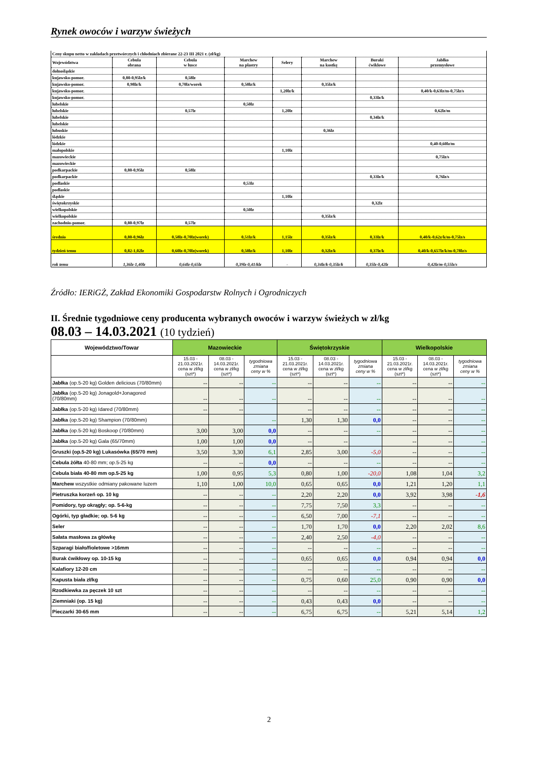Rynek owoców i warzyw świeżych
| Ceny skupu netto w zakładach przetwórczych i chłodniach zbierane 22-23 III 2021 r. (zł/kg) | | | | | | | |
| Województwa | Cebula obrana | Cebula w łusce | Marchew na plastry | Selery | Marchew na kostkę | Buraki ćwiklowe | Jabłko przemysłowe |
| dolnośląskie | | | | | | | |
| kujawsko-pomor. | 0,80-0,95lz/k | 0,58lz | | | | | |
| kujawsko-pomor. | 0,98lz/k | 0,70lz/worek | 0,50lz/k | | 0,35lz/k | | |
| kujawsko-pomor. | | | | 1,20lz/k | | | 0,40/k-0,63lz/m-0,75lz/s |
| kujawsko-pomor. | | | | | | 0,33lz/k | |
| lubelskie | | | 0,50lz | | | | |
| lubelskie | | 0,57lz | | 1,20lz | | | 0,62lz/m |
| lubelskie | | | | | | 0,34lz/k | |
| lubelskie | | | | | | | |
| lubuskie | | | | | 0,36lz | | |
| lódzkie | | | | | | | |
| lódzkie | | | | | | | 0,40-0,60lz/m |
| małopolskie | | | | 1,10lz | | | |
| mazowieckie | | | | | | | 0,75lz/s |
| mazowieckie | | | | | | | |
| podkarpackie | 0,80-0,95lz | 0,58lz | | | | | |
| podkarpackie | | | | | | 0,33lz/k | 0,76lz/s |
| podlaskie | | | 0,53lz | | | | |
| podlaskie | | | | | | | |
| śląskie | | | | 1,10lz | | | |
| świętokrzyskie | | | | | | 0,32lz | |
| wielkopolskie | | | 0,50lz | | | | |
| wielkopolskie | | | | | 0,35lz/k | | |
| zachodnio-pomor. | 0,80-0,97lz | 0,57lz | | | | | |
| średnio | 0,80-0,96lz | 0,58lz-0,70lz(worek) | 0,51lz/k | 1,15lz | 0,35lz/k | 0,33lz/k | 0,40/k-0,62z/k/m-0,75lz/s |
| tydzień temu | 0,82-1,02lz | 0,60lz-0,70lz(worek) | 0,50lz/k | 1,10lz | 0,32lz/k | 0,37lz/k | 0,40/k-0,657lz/k/m-0,78lz/s |
| rok temu | 1,36lz-1,40lz | 0,64lz-0,65lz | 0,39lz-0,41/klz | - | 0,34lz/k-0,35lz/k | 0,35lz-0,42lz | 0,42lz/m-0,55lz/s |
Źródło: IERiGŻ, Zakład Ekonomiki Gospodarstw Rolnych i Ogrodniczych
II. Średnie tygodniowe ceny producenta wybranych owoców i warzyw świeżych w zł/kg
08.03 – 14.03.2021 (10 tydzień)
| Województwo/Towar | Mazowieckie | | | Świętokrzyskie | | | Wielkopolskie | | |
| --- | --- | --- | --- | --- | --- | --- | --- | --- | --- |
| | 15.03 - 21.03.2021r. cena w zł/kg (szt*) | 08.03 - 14.03.2021r. cena w zł/kg (szt*) | tygodniowa zmiana ceny w % | 15.03 - 21.03.2021r. cena w zł/kg (szt*) | 08.03 - 14.03.2021r. cena w zł/kg (szt*) | tygodniowa zmiana ceny w % | 15.03 - 21.03.2021r. cena w zł/kg (szt*) | 08.03 - 14.03.2021r. cena w zł/kg (szt*) | tygodniowa zmiana ceny w % |
| Jabłka (op.5-20 kg) Golden delicious (70/80mm) | -- | -- | -- | -- | -- | -- | -- | -- | -- |
| Jabłka (op.5-20 kg) Jonagold+Jonagored (70/80mm) | -- | -- | -- | -- | -- | -- | -- | -- | -- |
| Jabłka (op.5-20 kg) Idared (70/80mm) | -- | -- | | -- | -- | -- | -- | -- | -- |
| Jabłka (op.5-20 kg) Shampion (70/80mm) | | | -- | 1,30 | 1,30 | 0,0 | -- | -- | -- |
| Jabłka (op.5-20 kg) Boskoop (70/80mm) | 3,00 | 3,00 | 0,0 | -- | -- | -- | -- | -- | -- |
| Jabłka (op.5-20 kg) Gala (65/70mm) | 1,00 | 1,00 | 0,0 | -- | -- | | -- | -- | -- |
| Gruszki (op.5-20 kg) Lukasówka (65/70 mm) | 3,50 | 3,30 | 6,1 | 2,85 | 3,00 | -5,0 | -- | -- | -- |
| Cebula żółta 40-80 mm; op.5-25 kg | -- | -- | 0,0 | -- | -- | -- | -- | -- | -- |
| Cebula biała 40-80 mm op.5-25 kg | 1,00 | 0,95 | 5,3 | 0,80 | 1,00 | -20,0 | 1,08 | 1,04 | 3,2 |
| Marchew wszystkie odmiany pakowane luzem | 1,10 | 1,00 | 10,0 | 0,65 | 0,65 | 0,0 | 1,21 | 1,20 | 1,1 |
| Pietruszka korzeń op. 10 kg | -- | -- | -- | 2,20 | 2,20 | 0,0 | 3,92 | 3,98 | -1,6 |
| Pomidory, typ okrągły; op. 5-6-kg | -- | -- | -- | 7,75 | 7,50 | 3,3 | -- | -- | -- |
| Ogórki, typ gładkie; op. 5-6 kg | -- | -- | -- | 6,50 | 7,00 | -7,1 | -- | -- | -- |
| Seler | -- | -- | -- | 1,70 | 1,70 | 0,0 | 2,20 | 2,02 | 8,6 |
| Sałata masłowa za główkę | -- | -- | -- | 2,40 | 2,50 | -4,0 | -- | -- | -- |
| Szparagi biało/fioletowe >16mm | -- | -- | -- | -- | -- | -- | -- | -- | -- |
| Burak ćwikłowy op. 10-15 kg | -- | -- | -- | 0,65 | 0,65 | 0,0 | 0,94 | 0,94 | 0,0 |
| Kalafiory 12-20 cm | -- | -- | -- | -- | -- | -- | -- | -- | -- |
| Kapusta biała zł/kg | -- | -- | -- | 0,75 | 0,60 | 25,0 | 0,90 | 0,90 | 0,0 |
| Rzodkiewka za pęczek 10 szt | -- | -- | -- | -- | -- | -- | -- | -- | -- |
| Ziemniaki (op. 15 kg) | -- | -- | -- | 0,43 | 0,43 | 0,0 | -- | -- | -- |
| Pieczarki 30-65 mm | -- | -- | -- | 6,75 | 6,75 | -- | 5,21 | 5,14 | 1,2 |
2